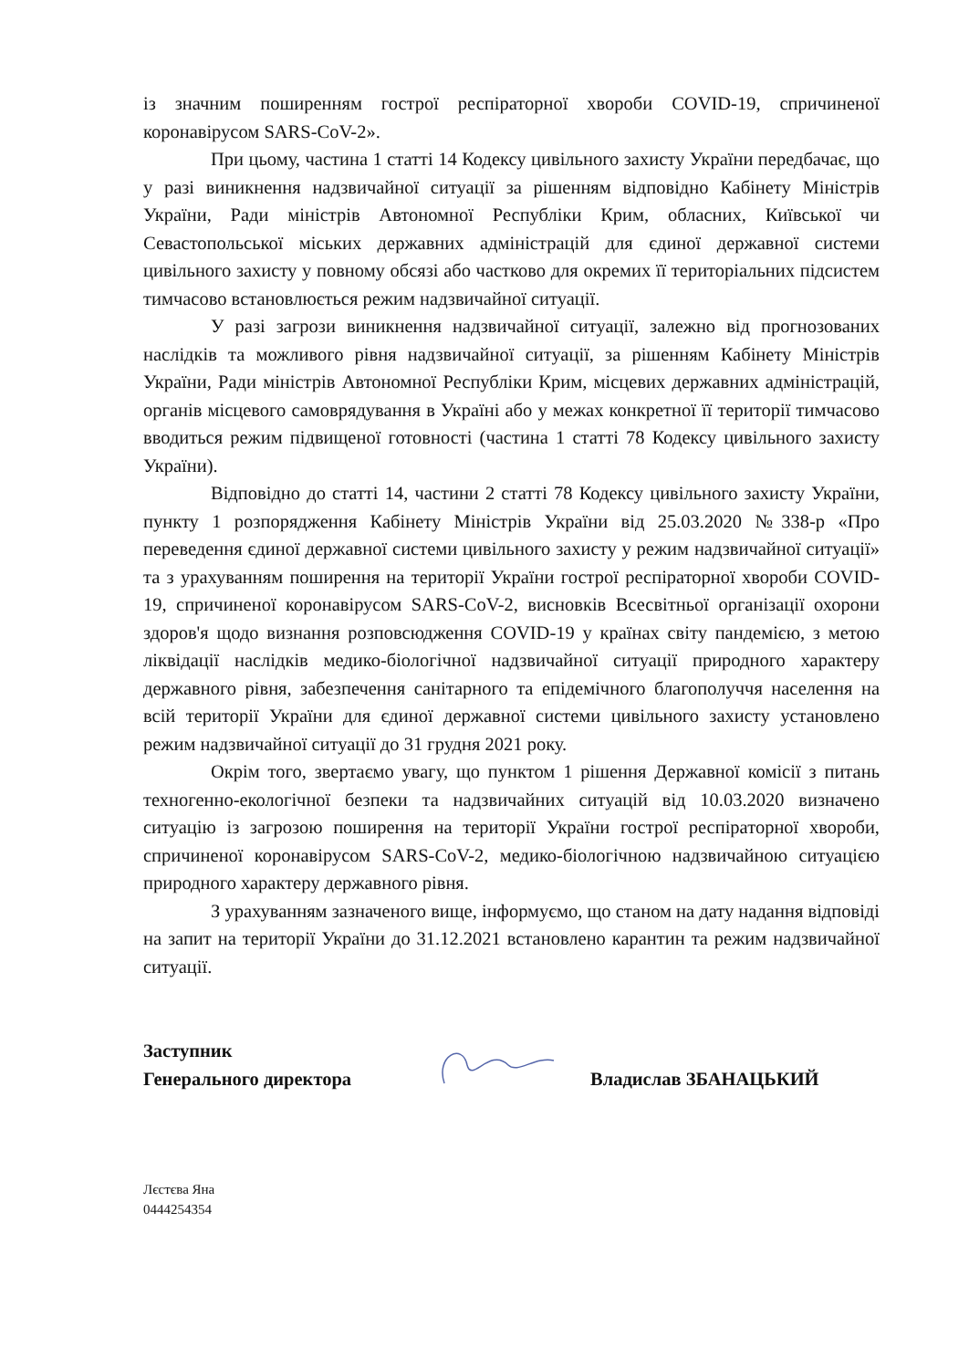із значним поширенням гострої респіраторної хвороби COVID-19, спричиненої коронавірусом SARS-CoV-2».
При цьому, частина 1 статті 14 Кодексу цивільного захисту України передбачає, що у разі виникнення надзвичайної ситуації за рішенням відповідно Кабінету Міністрів України, Ради міністрів Автономної Республіки Крим, обласних, Київської чи Севастопольської міських державних адміністрацій для єдиної державної системи цивільного захисту у повному обсязі або частково для окремих її територіальних підсистем тимчасово встановлюється режим надзвичайної ситуації.
У разі загрози виникнення надзвичайної ситуації, залежно від прогнозованих наслідків та можливого рівня надзвичайної ситуації, за рішенням Кабінету Міністрів України, Ради міністрів Автономної Республіки Крим, місцевих державних адміністрацій, органів місцевого самоврядування в Україні або у межах конкретної її території тимчасово вводиться режим підвищеної готовності (частина 1 статті 78 Кодексу цивільного захисту України).
Відповідно до статті 14, частини 2 статті 78 Кодексу цивільного захисту України, пункту 1 розпорядження Кабінету Міністрів України від 25.03.2020 №338-р «Про переведення єдиної державної системи цивільного захисту у режим надзвичайної ситуації» та з урахуванням поширення на території України гострої респіраторної хвороби COVID-19, спричиненої коронавірусом SARS-CoV-2, висновків Всесвітньої організації охорони здоров'я щодо визнання розповсюдження COVID-19 у країнах світу пандемією, з метою ліквідації наслідків медико-біологічної надзвичайної ситуації природного характеру державного рівня, забезпечення санітарного та епідемічного благополуччя населення на всій території України для єдиної державної системи цивільного захисту установлено режим надзвичайної ситуації до 31 грудня 2021 року.
Окрім того, звертаємо увагу, що пунктом 1 рішення Державної комісії з питань техногенно-екологічної безпеки та надзвичайних ситуацій від 10.03.2020 визначено ситуацію із загрозою поширення на території України гострої респіраторної хвороби, спричиненої коронавірусом SARS-CoV-2, медико-біологічною надзвичайною ситуацією природного характеру державного рівня.
З урахуванням зазначеного вище, інформуємо, що станом на дату надання відповіді на запит на території України до 31.12.2021 встановлено карантин та режим надзвичайної ситуації.
Заступник
Генерального директора
Владислав ЗБАНАЦЬКИЙ
Лєстєва Яна
0444254354